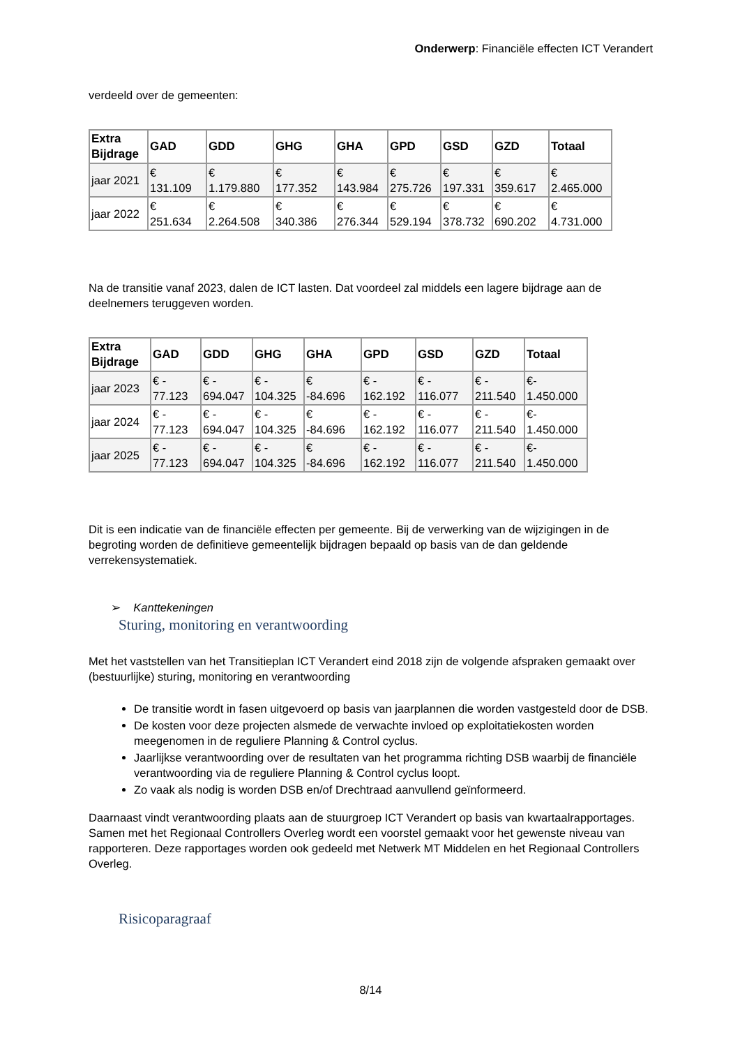Onderwerp: Financiële effecten ICT Verandert
verdeeld over de gemeenten:
| Extra Bijdrage | GAD | GDD | GHG | GHA | GPD | GSD | GZD | Totaal |
| --- | --- | --- | --- | --- | --- | --- | --- | --- |
| jaar 2021 | € 131.109 | € 1.179.880 | € 177.352 | € 143.984 | € 275.726 | € 197.331 | € 359.617 | € 2.465.000 |
| jaar 2022 | € 251.634 | € 2.264.508 | € 340.386 | € 276.344 | € 529.194 | € 378.732 | € 690.202 | € 4.731.000 |
Na de transitie vanaf 2023, dalen de ICT lasten. Dat voordeel zal middels een lagere bijdrage aan de deelnemers teruggeven worden.
| Extra Bijdrage | GAD | GDD | GHG | GHA | GPD | GSD | GZD | Totaal |
| --- | --- | --- | --- | --- | --- | --- | --- | --- |
| jaar 2023 | € - 77.123 | € - 694.047 | € - 104.325 | € -84.696 | € - 162.192 | € - 116.077 | € - 211.540 | €- 1.450.000 |
| jaar 2024 | € - 77.123 | € - 694.047 | € - 104.325 | € -84.696 | € - 162.192 | € - 116.077 | € - 211.540 | €- 1.450.000 |
| jaar 2025 | € - 77.123 | € - 694.047 | € - 104.325 | € -84.696 | € - 162.192 | € - 116.077 | € - 211.540 | €- 1.450.000 |
Dit is een indicatie van de financiële effecten per gemeente. Bij de verwerking van de wijzigingen in de begroting worden de definitieve gemeentelijk bijdragen bepaald op basis van de dan geldende verrekensystematiek.
➢ Kanttekeningen
Sturing, monitoring en verantwoording
Met het vaststellen van het Transitieplan ICT Verandert eind 2018 zijn de volgende afspraken gemaakt over (bestuurlijke) sturing, monitoring en verantwoording
De transitie wordt in fasen uitgevoerd op basis van jaarplannen die worden vastgesteld door de DSB.
De kosten voor deze projecten alsmede de verwachte invloed op exploitatiekosten worden meegenomen in de reguliere Planning & Control cyclus.
Jaarlijkse verantwoording over de resultaten van het programma richting DSB waarbij de financiële verantwoording via de reguliere Planning & Control cyclus loopt.
Zo vaak als nodig is worden DSB en/of Drechtraad aanvullend geïnformeerd.
Daarnaast vindt verantwoording plaats aan de stuurgroep ICT Verandert op basis van kwartaalrapportages. Samen met het Regionaal Controllers Overleg wordt een voorstel gemaakt voor het gewenste niveau van rapporteren. Deze rapportages worden ook gedeeld met Netwerk MT Middelen en het Regionaal Controllers Overleg.
Risicoparagraaf
8/14